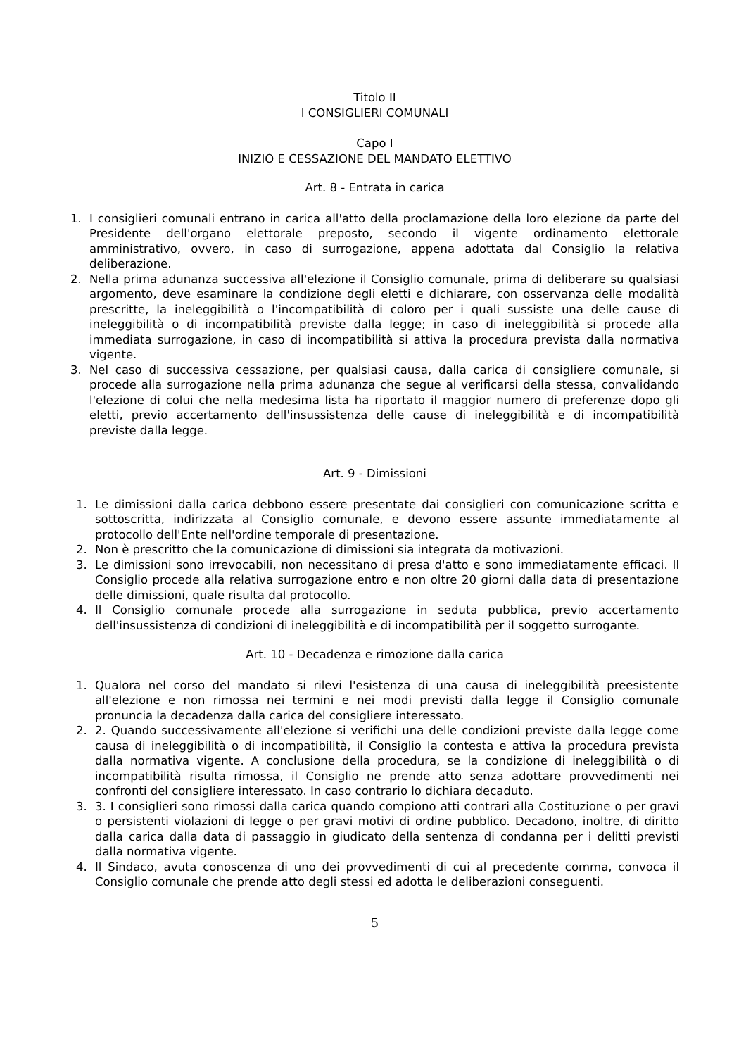Titolo II
I CONSIGLIERI COMUNALI
Capo I
INIZIO E CESSAZIONE DEL MANDATO ELETTIVO
Art. 8 - Entrata in carica
1. I consiglieri comunali entrano in carica all'atto della proclamazione della loro elezione da parte del Presidente dell'organo elettorale preposto, secondo il vigente ordinamento elettorale amministrativo, ovvero, in caso di surrogazione, appena adottata dal Consiglio la relativa deliberazione.
2. Nella prima adunanza successiva all'elezione il Consiglio comunale, prima di deliberare su qualsiasi argomento, deve esaminare la condizione degli eletti e dichiarare, con osservanza delle modalità prescritte, la ineleggibilità o l'incompatibilità di coloro per i quali sussiste una delle cause di ineleggibilità o di incompatibilità previste dalla legge; in caso di ineleggibilità si procede alla immediata surrogazione, in caso di incompatibilità si attiva la procedura prevista dalla normativa vigente.
3. Nel caso di successiva cessazione, per qualsiasi causa, dalla carica di consigliere comunale, si procede alla surrogazione nella prima adunanza che segue al verificarsi della stessa, convalidando l'elezione di colui che nella medesima lista ha riportato il maggior numero di preferenze dopo gli eletti, previo accertamento dell'insussistenza delle cause di ineleggibilità e di incompatibilità previste dalla legge.
Art. 9 - Dimissioni
1. Le dimissioni dalla carica debbono essere presentate dai consiglieri con comunicazione scritta e sottoscritta, indirizzata al Consiglio comunale, e devono essere assunte immediatamente al protocollo dell'Ente nell'ordine temporale di presentazione.
2. Non è prescritto che la comunicazione di dimissioni sia integrata da motivazioni.
3. Le dimissioni sono irrevocabili, non necessitano di presa d'atto e sono immediatamente efficaci. Il Consiglio procede alla relativa surrogazione entro e non oltre 20 giorni dalla data di presentazione delle dimissioni, quale risulta dal protocollo.
4. Il Consiglio comunale procede alla surrogazione in seduta pubblica, previo accertamento dell'insussistenza di condizioni di ineleggibilità e di incompatibilità per il soggetto surrogante.
Art. 10 - Decadenza e rimozione dalla carica
1. Qualora nel corso del mandato si rilevi l'esistenza di una causa di ineleggibilità preesistente all'elezione e non rimossa nei termini e nei modi previsti dalla legge il Consiglio comunale pronuncia la decadenza dalla carica del consigliere interessato.
2. 2. Quando successivamente all'elezione si verifichi una delle condizioni previste dalla legge come causa di ineleggibilità o di incompatibilità, il Consiglio la contesta e attiva la procedura prevista dalla normativa vigente. A conclusione della procedura, se la condizione di ineleggibilità o di incompatibilità risulta rimossa, il Consiglio ne prende atto senza adottare provvedimenti nei confronti del consigliere interessato. In caso contrario lo dichiara decaduto.
3. 3. I consiglieri sono rimossi dalla carica quando compiono atti contrari alla Costituzione o per gravi o persistenti violazioni di legge o per gravi motivi di ordine pubblico. Decadono, inoltre, di diritto dalla carica dalla data di passaggio in giudicato della sentenza di condanna per i delitti previsti dalla normativa vigente.
4. Il Sindaco, avuta conoscenza di uno dei provvedimenti di cui al precedente comma, convoca il Consiglio comunale che prende atto degli stessi ed adotta le deliberazioni conseguenti.
5